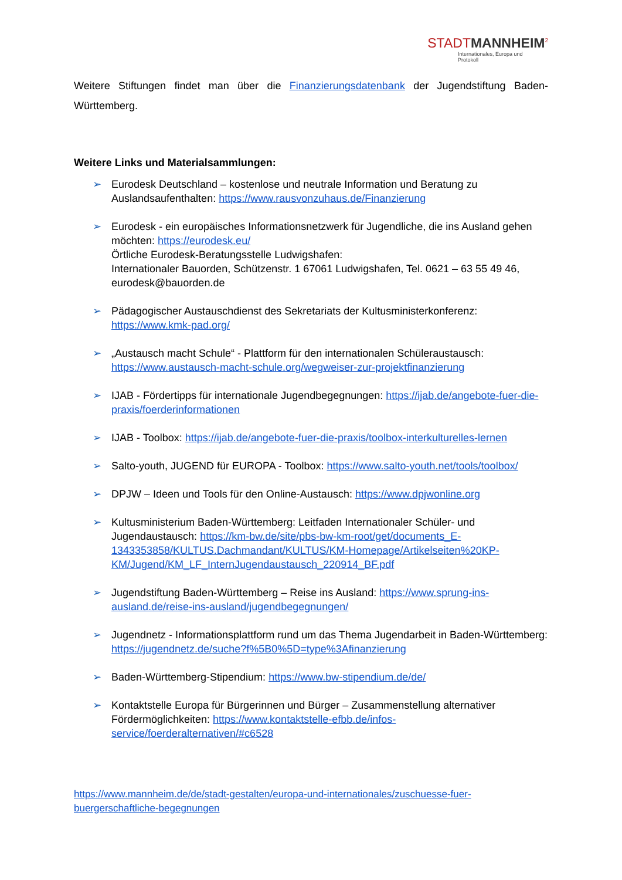STADT MANNHEIM<sup>2</sup>
Internationales, Europa und Protokoll
Weitere Stiftungen findet man über die Finanzierungsdatenbank der Jugendstiftung Baden-Württemberg.
Weitere Links und Materialsammlungen:
➢ Eurodesk Deutschland – kostenlose und neutrale Information und Beratung zu Auslandsaufenthalten: https://www.rausvonzuhaus.de/Finanzierung
➢ Eurodesk - ein europäisches Informationsnetzwerk für Jugendliche, die ins Ausland gehen möchten: https://eurodesk.eu/
Örtliche Eurodesk-Beratungsstelle Ludwigshafen:
Internationaler Bauorden, Schützenstr. 1 67061 Ludwigshafen, Tel. 0621 – 63 55 49 46, eurodesk@bauorden.de
➢ Pädagogischer Austauschdienst des Sekretariats der Kultusministerkonferenz: https://www.kmk-pad.org/
➢ „Austausch macht Schule“ - Plattform für den internationalen Schüleraustausch: https://www.austausch-macht-schule.org/wegweiser-zur-projektfinanzierung
➢ IJAB - Fördertipps für internationale Jugendbegegnungen: https://ijab.de/angebote-fuer-die-praxis/foerderinformationen
➢ IJAB - Toolbox: https://ijab.de/angebote-fuer-die-praxis/toolbox-interkulturelles-lernen
➢ Salto-youth, JUGEND für EUROPA - Toolbox: https://www.salto-youth.net/tools/toolbox/
➢ DPJW – Ideen und Tools für den Online-Austausch: https://www.dpjwonline.org
➢ Kultusministerium Baden-Württemberg: Leitfaden Internationaler Schüler- und Jugendaustausch: https://km-bw.de/site/pbs-bw-km-root/get/documents_E-1343353858/KULTUS.Dachmandant/KULTUS/KM-Homepage/Artikelseiten%20KP-KM/Jugend/KM_LF_InternJugendaustausch_220914_BF.pdf
➢ Jugendstiftung Baden-Württemberg – Reise ins Ausland: https://www.sprung-ins-ausland.de/reise-ins-ausland/jugendbegegnungen/
➢ Jugendnetz - Informationsplattform rund um das Thema Jugendarbeit in Baden-Württemberg: https://jugendnetz.de/suche?f%5B0%5D=type%3Afinanzierung
➢ Baden-Württemberg-Stipendium: https://www.bw-stipendium.de/de/
➢ Kontaktstelle Europa für Bürgerinnen und Bürger – Zusammenstellung alternativer Fördermöglichkeiten: https://www.kontaktstelle-efbb.de/infos-service/foerderalternativen/#c6528
https://www.mannheim.de/de/stadt-gestalten/europa-und-internationales/zuschuesse-fuer-buergerschaftliche-begegnungen